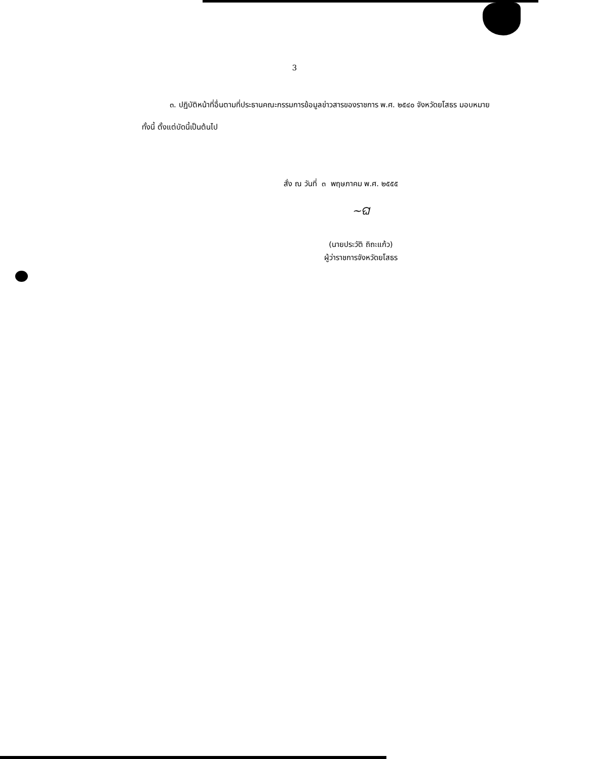3
๓. ปฏิบัติหน้าที่อื่นตามที่ประธานคณะกรรมการข้อมูลข่าวสารของราชการ พ.ศ. ๒๕๔๐ จังหวัดยโสธร มอบหมาย
ทั้งนี้ ตั้งแต่บัดนี้เป็นต้นไป
สั่ง ณ วันที่ ๓ พฤษภาคม พ.ศ. ๒๕๕๕
~ଘ
(นายประวัติ ถิถะแก้ว)
ผู้ว่าราชการจังหวัดยโสธร